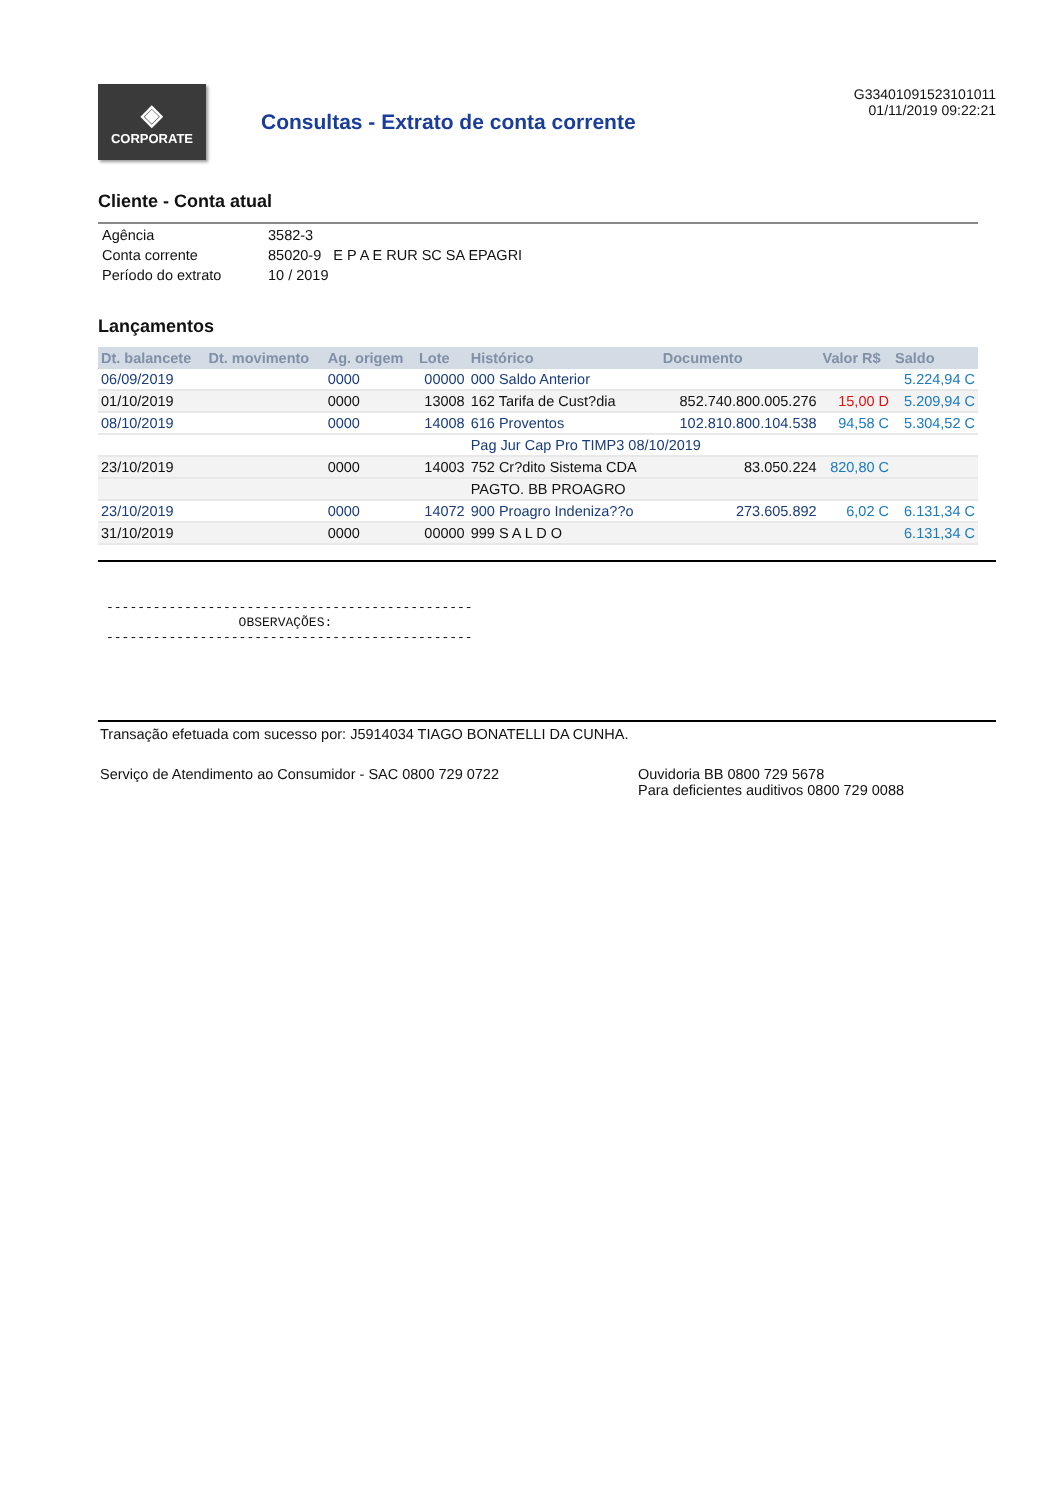◈
CORPORATE
Consultas - Extrato de conta corrente
G33401091523101011
01/11/2019 09:22:21
Cliente - Conta atual
| Agência | 3582-3 |
| Conta corrente | 85020-9 E P A E RUR SC SA EPAGRI |
| Período do extrato | 10 / 2019 |
Lançamentos
| Dt. balancete | Dt. movimento | Ag. origem | Lote | Histórico | Documento | Valor R$ | Saldo |
| --- | --- | --- | --- | --- | --- | --- | --- |
| 06/09/2019 | | 0000 | 00000 | 000 Saldo Anterior | | | 5.224,94 C |
| 01/10/2019 | | 0000 | 13008 | 162 Tarifa de Cust?dia | 852.740.800.005.276 | 15,00 D | 5.209,94 C |
| 08/10/2019 | | 0000 | 14008 | 616 Proventos | 102.810.800.104.538 | 94,58 C | 5.304,52 C |
| | | | | Pag Jur Cap Pro TIMP3 08/10/2019 | | | |
| 23/10/2019 | | 0000 | 14003 | 752 Cr?dito Sistema CDA | 83.050.224 | 820,80 C | |
| | | | | PAGTO. BB PROAGRO | | | |
| 23/10/2019 | | 0000 | 14072 | 900 Proagro Indeniza??o | 273.605.892 | 6,02 C | 6.131,34 C |
| 31/10/2019 | | 0000 | 00000 | 999 S A L D O | | | 6.131,34 C |
----------------------------------------------- OBSERVAÇÕES: -----------------------------------------------
Transação efetuada com sucesso por: J5914034 TIAGO BONATELLI DA CUNHA.
Serviço de Atendimento ao Consumidor - SAC 0800 729 0722 Ouvidoria BB 0800 729 5678
Para deficientes auditivos 0800 729 0088